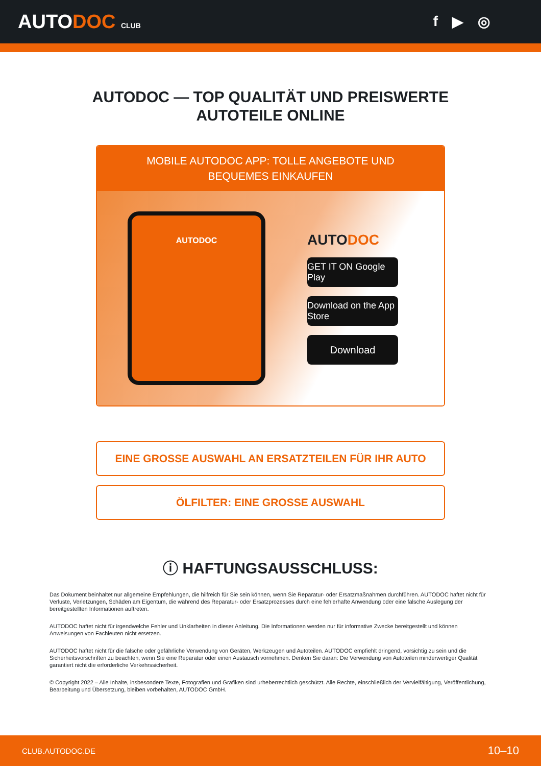AUTODOC CLUB
f ▶ ◎
AUTODOC — TOP QUALITÄT UND PREISWERTE
AUTOTEILE ONLINE
MOBILE AUTODOC APP: TOLLE ANGEBOTE UND BEQUEMES EINKAUFEN
AUTODOC
AUTODOC
GET IT ON Google Play
Download on the App Store
Download
EINE GROSSE AUSWAHL AN ERSATZTEILEN FÜR IHR AUTO
ÖLFILTER: EINE GROSSE AUSWAHL
ⓘ HAFTUNGSAUSSCHLUSS:
Das Dokument beinhaltet nur allgemeine Empfehlungen, die hilfreich für Sie sein können, wenn Sie Reparatur- oder Ersatzmaßnahmen durchführen. AUTODOC haftet nicht für Verluste, Verletzungen, Schäden am Eigentum, die während des Reparatur- oder Ersatzprozesses durch eine fehlerhafte Anwendung oder eine falsche Auslegung der bereitgestellten Informationen auftreten.
AUTODOC haftet nicht für irgendwelche Fehler und Unklarheiten in dieser Anleitung. Die Informationen werden nur für informative Zwecke bereitgestellt und können Anweisungen von Fachleuten nicht ersetzen.
AUTODOC haftet nicht für die falsche oder gefährliche Verwendung von Geräten, Werkzeugen und Autoteilen. AUTODOC empfiehlt dringend, vorsichtig zu sein und die Sicherheitsvorschriften zu beachten, wenn Sie eine Reparatur oder einen Austausch vornehmen. Denken Sie daran: Die Verwendung von Autoteilen minderwertiger Qualität garantiert nicht die erforderliche Verkehrssicherheit.
© Copyright 2022 – Alle Inhalte, insbesondere Texte, Fotografien und Grafiken sind urheberrechtlich geschützt. Alle Rechte, einschließlich der Vervielfältigung, Veröffentlichung, Bearbeitung und Übersetzung, bleiben vorbehalten, AUTODOC GmbH.
CLUB.AUTODOC.DE 10–10